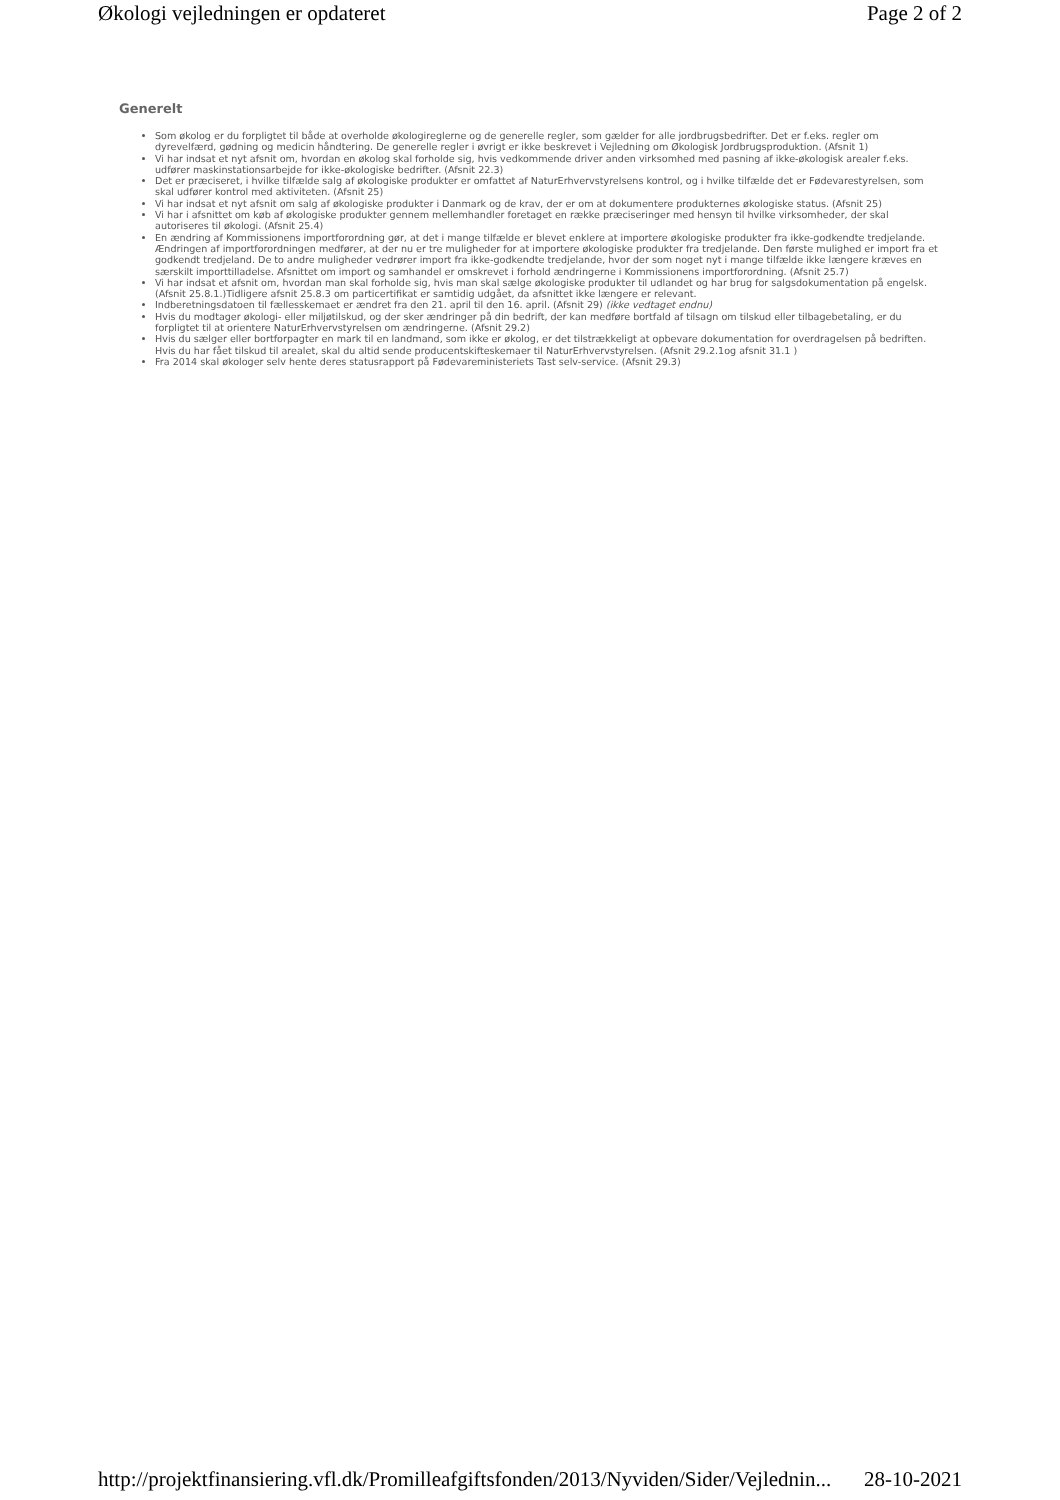Økologi vejledningen er opdateret Page 2 of 2
Generelt
Som økolog er du forpligtet til både at overholde økologireglerne og de generelle regler, som gælder for alle jordbrugsbedrifter. Det er f.eks. regler om dyrevelfærd, gødning og medicin håndtering. De generelle regler i øvrigt er ikke beskrevet i Vejledning om Økologisk Jordbrugsproduktion. (Afsnit 1)
Vi har indsat et nyt afsnit om, hvordan en økolog skal forholde sig, hvis vedkommende driver anden virksomhed med pasning af ikke-økologisk arealer f.eks. udfører maskinstationsarbejde for ikke-økologiske bedrifter. (Afsnit 22.3)
Det er præciseret, i hvilke tilfælde salg af økologiske produkter er omfattet af NaturErhvervstyrelsens kontrol, og i hvilke tilfælde det er Fødevarestyrelsen, som skal udfører kontrol med aktiviteten. (Afsnit 25)
Vi har indsat et nyt afsnit om salg af økologiske produkter i Danmark og de krav, der er om at dokumentere produkternes økologiske status. (Afsnit 25)
Vi har i afsnittet om køb af økologiske produkter gennem mellemhandler foretaget en række præciseringer med hensyn til hvilke virksomheder, der skal autoriseres til økologi. (Afsnit 25.4)
En ændring af Kommissionens importforordning gør, at det i mange tilfælde er blevet enklere at importere økologiske produkter fra ikke-godkendte tredjelande. Ændringen af importforordningen medfører, at der nu er tre muligheder for at importere økologiske produkter fra tredjelande. Den første mulighed er import fra et godkendt tredjeland. De to andre muligheder vedrører import fra ikke-godkendte tredjelande, hvor der som noget nyt i mange tilfælde ikke længere kræves en særskilt importtilladelse. Afsnittet om import og samhandel er omskrevet i forhold ændringerne i Kommissionens importforordning. (Afsnit 25.7)
Vi har indsat et afsnit om, hvordan man skal forholde sig, hvis man skal sælge økologiske produkter til udlandet og har brug for salgsdokumentation på engelsk. (Afsnit 25.8.1.)Tidligere afsnit 25.8.3 om particertifikat er samtidig udgået, da afsnittet ikke længere er relevant.
Indberetningsdatoen til fællesskemaet er ændret fra den 21. april til den 16. april. (Afsnit 29) (ikke vedtaget endnu)
Hvis du modtager økologi- eller miljøtilskud, og der sker ændringer på din bedrift, der kan medføre bortfald af tilsagn om tilskud eller tilbagebetaling, er du forpligtet til at orientere NaturErhvervstyrelsen om ændringerne. (Afsnit 29.2)
Hvis du sælger eller bortforpagter en mark til en landmand, som ikke er økolog, er det tilstrækkeligt at opbevare dokumentation for overdragelsen på bedriften. Hvis du har fået tilskud til arealet, skal du altid sende producentskifteskemaer til NaturErhvervstyrelsen. (Afsnit 29.2.1og afsnit 31.1 )
Fra 2014 skal økologer selv hente deres statusrapport på Fødevareministeriets Tast selv-service. (Afsnit 29.3)
http://projektfinansiering.vfl.dk/Promilleafgiftsfonden/2013/Nyviden/Sider/Vejlednin... 28-10-2021